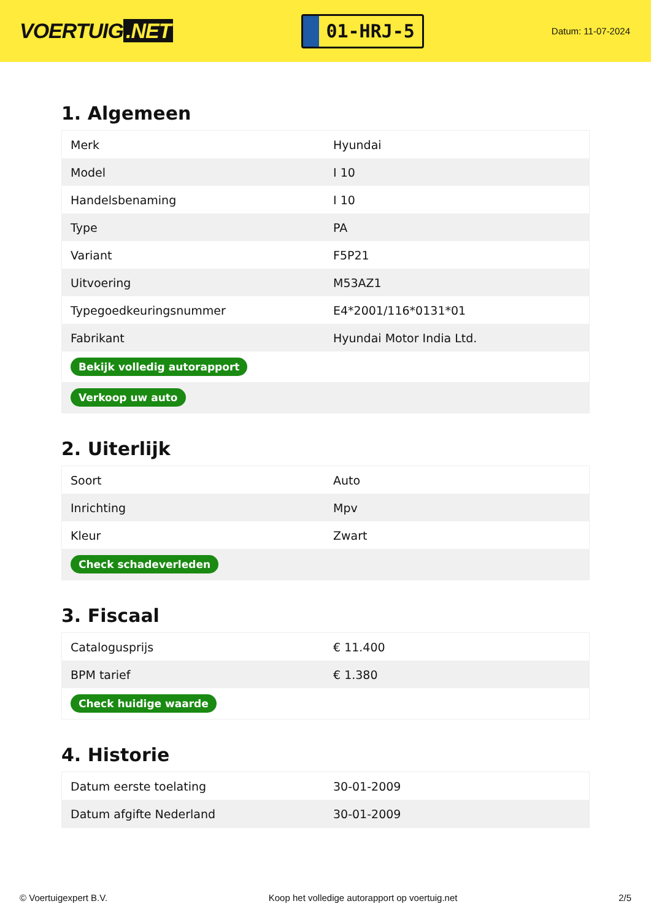VOERTUIG.NET
01-HRJ-5
Datum: 11-07-2024
1. Algemeen
| Merk | Hyundai |
| Model | I 10 |
| Handelsbenaming | I 10 |
| Type | PA |
| Variant | F5P21 |
| Uitvoering | M53AZ1 |
| Typegoedkeuringsnummer | E4*2001/116*0131*01 |
| Fabrikant | Hyundai Motor India Ltd. |
| Bekijk volledig autorapport | |
| Verkoop uw auto | |
2. Uiterlijk
| Soort | Auto |
| Inrichting | Mpv |
| Kleur | Zwart |
| Check schadeverleden | |
3. Fiscaal
| Catalogusprijs | € 11.400 |
| BPM tarief | € 1.380 |
| Check huidige waarde | |
4. Historie
| Datum eerste toelating | 30-01-2009 |
| Datum afgifte Nederland | 30-01-2009 |
© Voertuigexpert B.V. Koop het volledige autorapport op voertuig.net 2/5